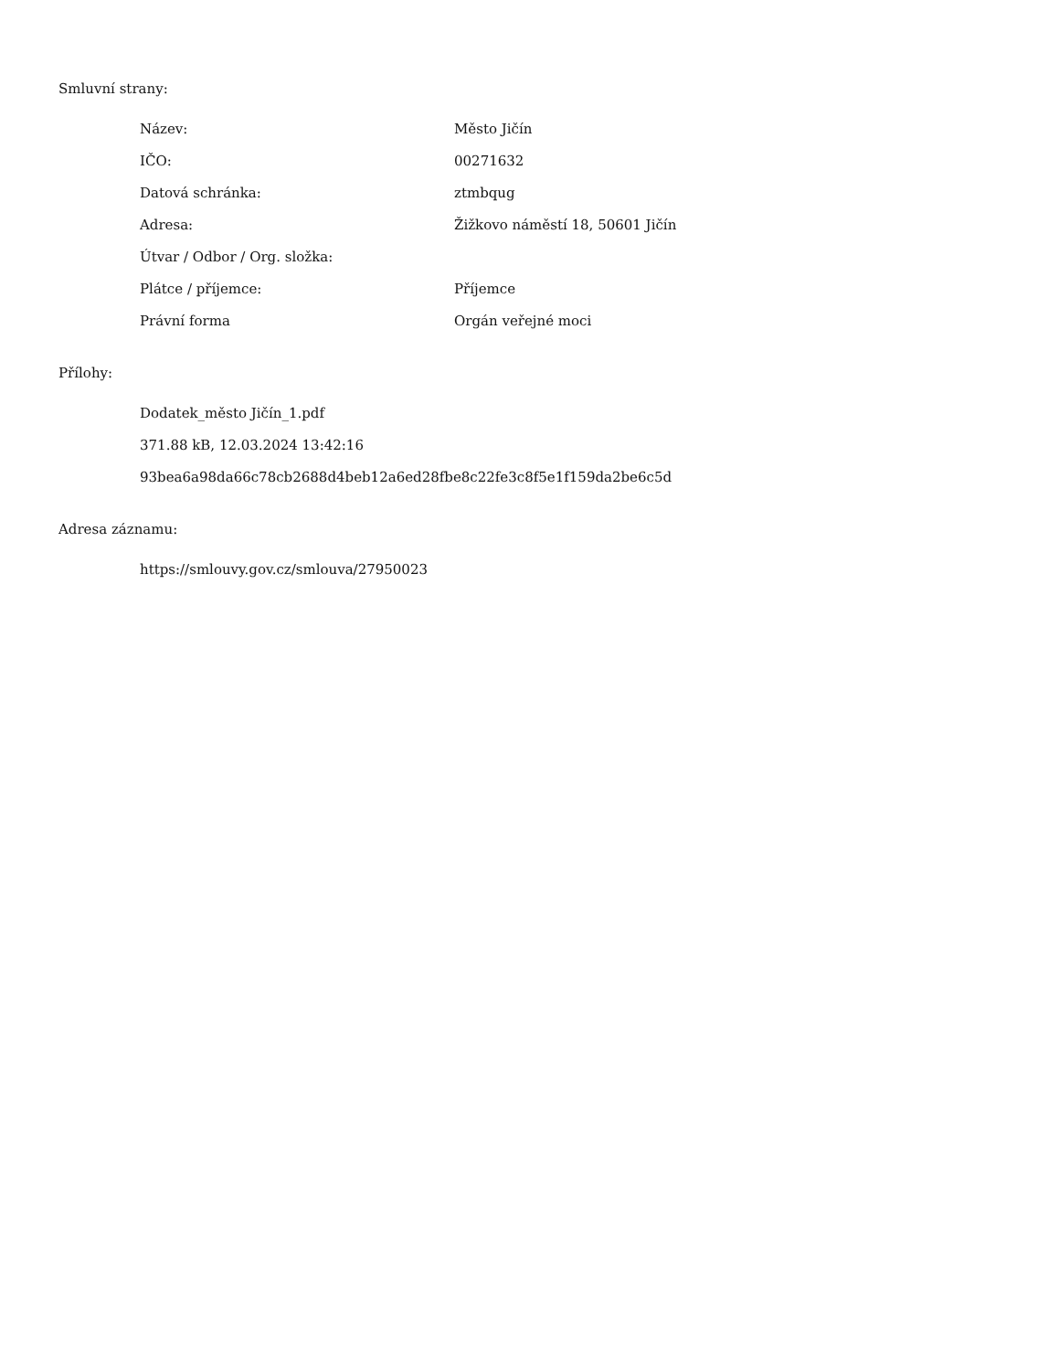Smluvní strany:
| Název: | Město Jičín |
| IČO: | 00271632 |
| Datová schránka: | ztmbqug |
| Adresa: | Žižkovo náměstí 18, 50601 Jičín |
| Útvar / Odbor / Org. složka: | |
| Plátce / příjemce: | Příjemce |
| Právní forma | Orgán veřejné moci |
Přílohy:
Dodatek_město Jičín_1.pdf
371.88 kB, 12.03.2024 13:42:16
93bea6a98da66c78cb2688d4beb12a6ed28fbe8c22fe3c8f5e1f159da2be6c5d
Adresa záznamu:
https://smlouvy.gov.cz/smlouva/27950023